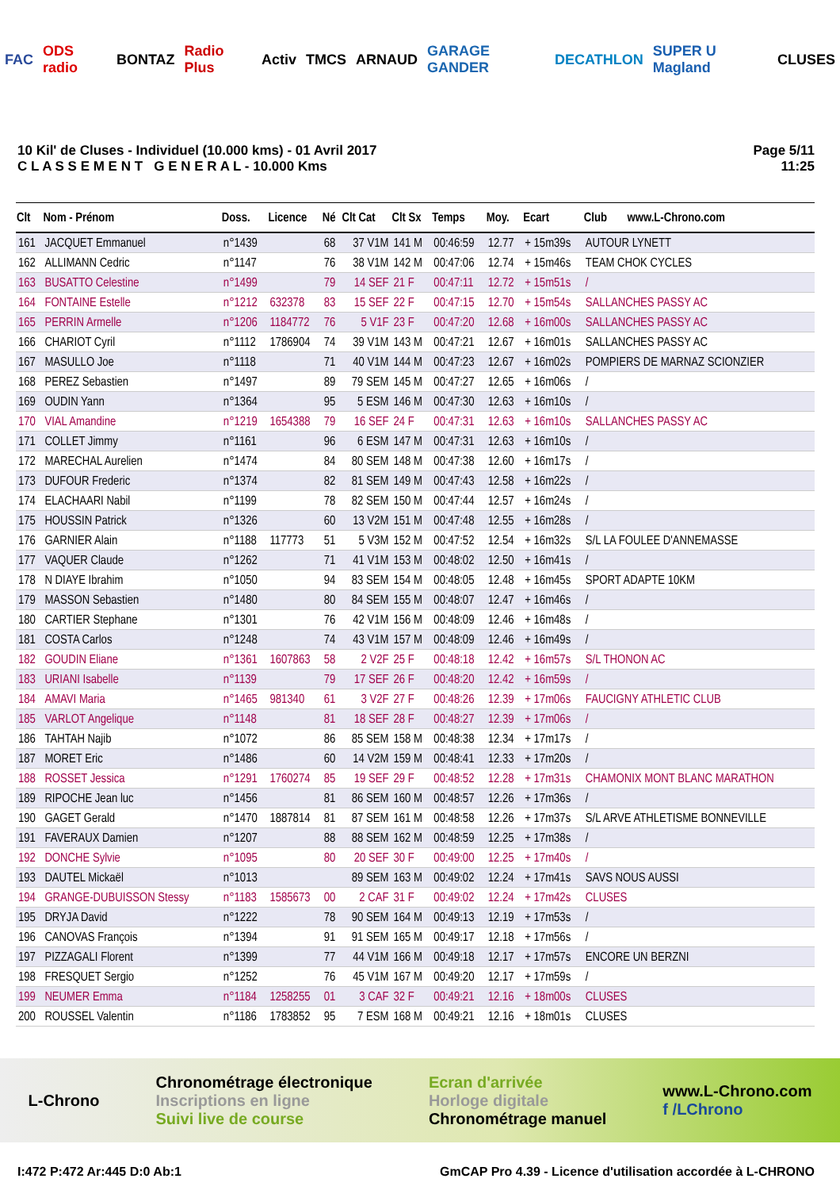FAC ODS radio BONTAZ Radio Plus Activ TMCS ARNAUD GARAGE GANDER DECATHLON SUPER U Magland CLUSES
10 Kil' de Cluses - Individuel (10.000 kms) - 01 Avril 2017
C L A S S E M E N T G E N E R A L - 10.000 Kms
Page 5/11
11:25
| Clt | Nom - Prénom | Doss. | Licence | Né | Clt Cat | Clt Sx | Temps | Moy. | Ecart | Club www.L-Chrono.com |
| --- | --- | --- | --- | --- | --- | --- | --- | --- | --- | --- |
| 161 | JACQUET Emmanuel | n°1439 | | 68 | 37 V1M | 141 M | 00:46:59 | 12.77 | + 15m39s | AUTOUR LYNETT |
| 162 | ALLIMANN Cedric | n°1147 | | 76 | 38 V1M | 142 M | 00:47:06 | 12.74 | + 15m46s | TEAM CHOK CYCLES |
| 163 | BUSATTO Celestine | n°1499 | | 79 | 14 SEF | 21 F | 00:47:11 | 12.72 | + 15m51s | / |
| 164 | FONTAINE Estelle | n°1212 | 632378 | 83 | 15 SEF | 22 F | 00:47:15 | 12.70 | + 15m54s | SALLANCHES PASSY AC |
| 165 | PERRIN Armelle | n°1206 | 1184772 | 76 | 5 V1F | 23 F | 00:47:20 | 12.68 | + 16m00s | SALLANCHES PASSY AC |
| 166 | CHARIOT Cyril | n°1112 | 1786904 | 74 | 39 V1M | 143 M | 00:47:21 | 12.67 | + 16m01s | SALLANCHES PASSY AC |
| 167 | MASULLO Joe | n°1118 | | 71 | 40 V1M | 144 M | 00:47:23 | 12.67 | + 16m02s | POMPIERS DE MARNAZ SCIONZIER |
| 168 | PEREZ Sebastien | n°1497 | | 89 | 79 SEM | 145 M | 00:47:27 | 12.65 | + 16m06s | / |
| 169 | OUDIN Yann | n°1364 | | 95 | 5 ESM | 146 M | 00:47:30 | 12.63 | + 16m10s | / |
| 170 | VIAL Amandine | n°1219 | 1654388 | 79 | 16 SEF | 24 F | 00:47:31 | 12.63 | + 16m10s | SALLANCHES PASSY AC |
| 171 | COLLET Jimmy | n°1161 | | 96 | 6 ESM | 147 M | 00:47:31 | 12.63 | + 16m10s | / |
| 172 | MARECHAL Aurelien | n°1474 | | 84 | 80 SEM | 148 M | 00:47:38 | 12.60 | + 16m17s | / |
| 173 | DUFOUR Frederic | n°1374 | | 82 | 81 SEM | 149 M | 00:47:43 | 12.58 | + 16m22s | / |
| 174 | ELACHAARI Nabil | n°1199 | | 78 | 82 SEM | 150 M | 00:47:44 | 12.57 | + 16m24s | / |
| 175 | HOUSSIN Patrick | n°1326 | | 60 | 13 V2M | 151 M | 00:47:48 | 12.55 | + 16m28s | / |
| 176 | GARNIER Alain | n°1188 | 117773 | 51 | 5 V3M | 152 M | 00:47:52 | 12.54 | + 16m32s | S/L LA FOULEE D'ANNEMASSE |
| 177 | VAQUER Claude | n°1262 | | 71 | 41 V1M | 153 M | 00:48:02 | 12.50 | + 16m41s | / |
| 178 | N DIAYE Ibrahim | n°1050 | | 94 | 83 SEM | 154 M | 00:48:05 | 12.48 | + 16m45s | SPORT ADAPTE 10KM |
| 179 | MASSON Sebastien | n°1480 | | 80 | 84 SEM | 155 M | 00:48:07 | 12.47 | + 16m46s | / |
| 180 | CARTIER Stephane | n°1301 | | 76 | 42 V1M | 156 M | 00:48:09 | 12.46 | + 16m48s | / |
| 181 | COSTA Carlos | n°1248 | | 74 | 43 V1M | 157 M | 00:48:09 | 12.46 | + 16m49s | / |
| 182 | GOUDIN Eliane | n°1361 | 1607863 | 58 | 2 V2F | 25 F | 00:48:18 | 12.42 | + 16m57s | S/L THONON AC |
| 183 | URIANI Isabelle | n°1139 | | 79 | 17 SEF | 26 F | 00:48:20 | 12.42 | + 16m59s | / |
| 184 | AMAVI Maria | n°1465 | 981340 | 61 | 3 V2F | 27 F | 00:48:26 | 12.39 | + 17m06s | FAUCIGNY ATHLETIC CLUB |
| 185 | VARLOT Angelique | n°1148 | | 81 | 18 SEF | 28 F | 00:48:27 | 12.39 | + 17m06s | / |
| 186 | TAHTAH Najib | n°1072 | | 86 | 85 SEM | 158 M | 00:48:38 | 12.34 | + 17m17s | / |
| 187 | MORET Eric | n°1486 | | 60 | 14 V2M | 159 M | 00:48:41 | 12.33 | + 17m20s | / |
| 188 | ROSSET Jessica | n°1291 | 1760274 | 85 | 19 SEF | 29 F | 00:48:52 | 12.28 | + 17m31s | CHAMONIX MONT BLANC MARATHON |
| 189 | RIPOCHE Jean luc | n°1456 | | 81 | 86 SEM | 160 M | 00:48:57 | 12.26 | + 17m36s | / |
| 190 | GAGET Gerald | n°1470 | 1887814 | 81 | 87 SEM | 161 M | 00:48:58 | 12.26 | + 17m37s | S/L ARVE ATHLETISME BONNEVILLE |
| 191 | FAVERAUX Damien | n°1207 | | 88 | 88 SEM | 162 M | 00:48:59 | 12.25 | + 17m38s | / |
| 192 | DONCHE Sylvie | n°1095 | | 80 | 20 SEF | 30 F | 00:49:00 | 12.25 | + 17m40s | / |
| 193 | DAUTEL Mickaël | n°1013 | | | 89 SEM | 163 M | 00:49:02 | 12.24 | + 17m41s | SAVS NOUS AUSSI |
| 194 | GRANGE-DUBUISSON Stessy | n°1183 | 1585673 | 00 | 2 CAF | 31 F | 00:49:02 | 12.24 | + 17m42s | CLUSES |
| 195 | DRYJA David | n°1222 | | 78 | 90 SEM | 164 M | 00:49:13 | 12.19 | + 17m53s | / |
| 196 | CANOVAS François | n°1394 | | 91 | 91 SEM | 165 M | 00:49:17 | 12.18 | + 17m56s | / |
| 197 | PIZZAGALI Florent | n°1399 | | 77 | 44 V1M | 166 M | 00:49:18 | 12.17 | + 17m57s | ENCORE UN BERZNI |
| 198 | FRESQUET Sergio | n°1252 | | 76 | 45 V1M | 167 M | 00:49:20 | 12.17 | + 17m59s | / |
| 199 | NEUMER Emma | n°1184 | 1258255 | 01 | 3 CAF | 32 F | 00:49:21 | 12.16 | + 18m00s | CLUSES |
| 200 | ROUSSEL Valentin | n°1186 | 1783852 | 95 | 7 ESM | 168 M | 00:49:21 | 12.16 | + 18m01s | CLUSES |
L-Chrono Chronométrage électronique
Inscriptions en ligne
Suivi live de course Ecran d'arrivée
Horloge digitale
Chronométrage manuel www.L-Chrono.com
f /LChrono
I:472 P:472 Ar:445 D:0 Ab:1 GmCAP Pro 4.39 - Licence d'utilisation accordée à L-CHRONO